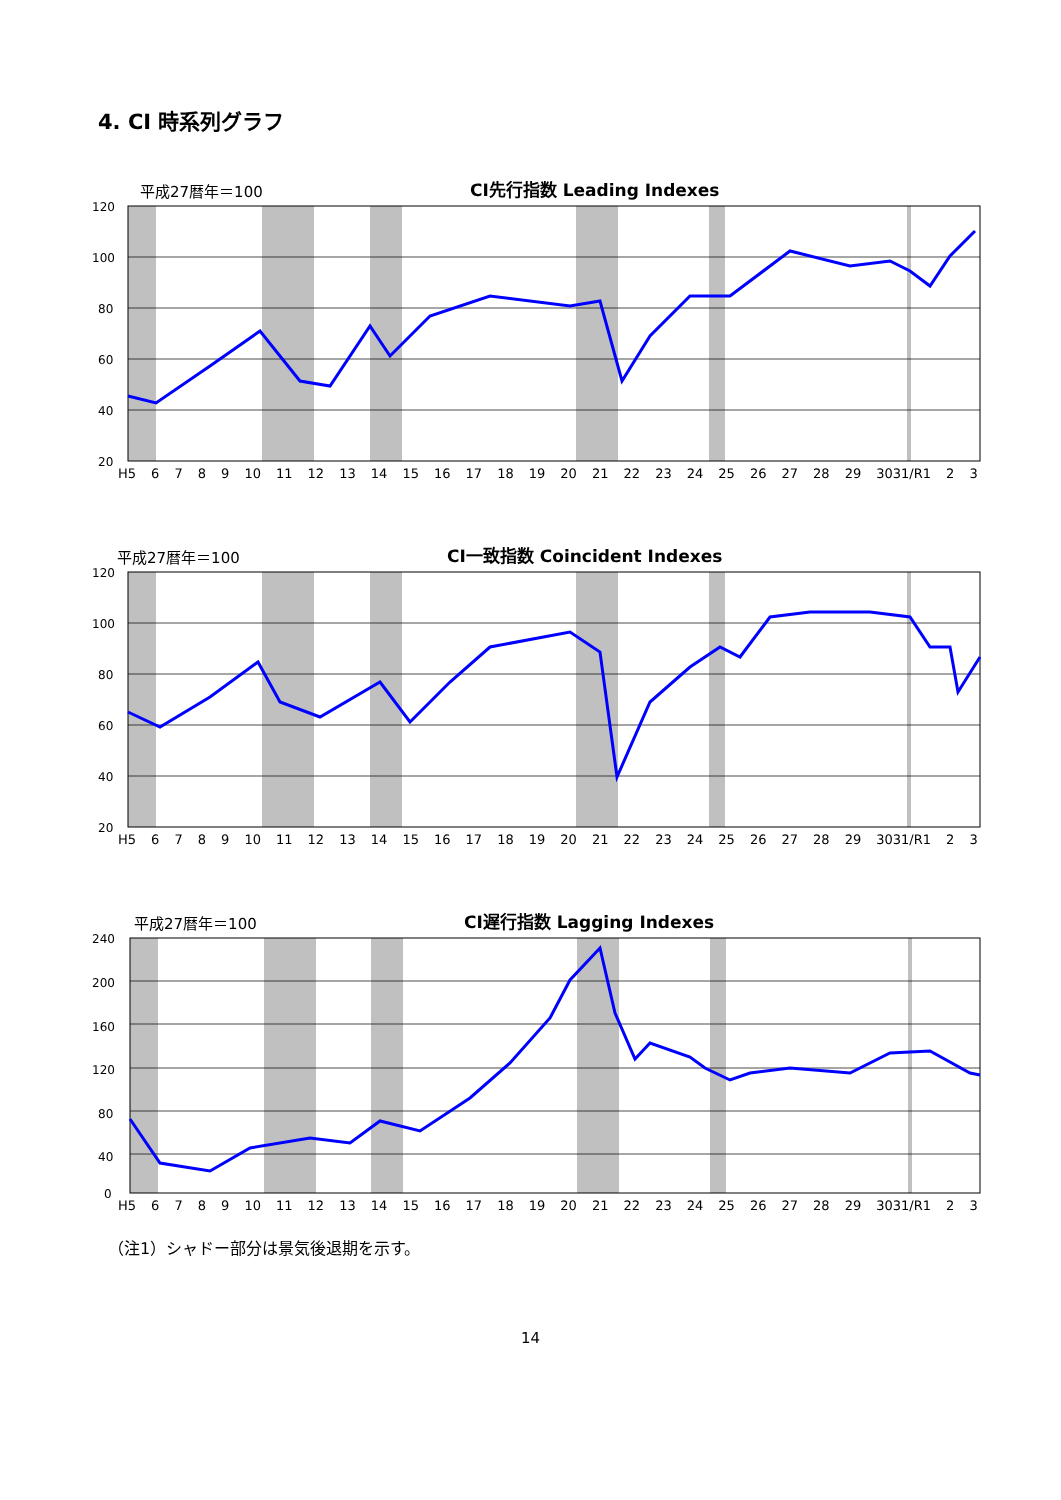4. CI 時系列グラフ
平成27暦年＝100 CI先行指数 Leading Indexes
120
100
80
60
40
20
H5 6789 10 11 12 13 14 15 16 17 18 19 20 21 22 23 24 25 26 27 28 29 3031/R1 2 3
平成27暦年＝100 CI一致指数 Coincident Indexes
120
100
80
60
40
20
H5 6789 10 11 12 13 14 15 16 17 18 19 20 21 22 23 24 25 26 27 28 29 3031/R1 2 3
平成27暦年＝100 CI遅行指数 Lagging Indexes
240
200
160
120
80
40
0
H5 6789 10 11 12 13 14 15 16 17 18 19 20 21 22 23 24 25 26 27 28 29 3031/R1 2 3
（注1）シャドー部分は景気後退期を示す。
14